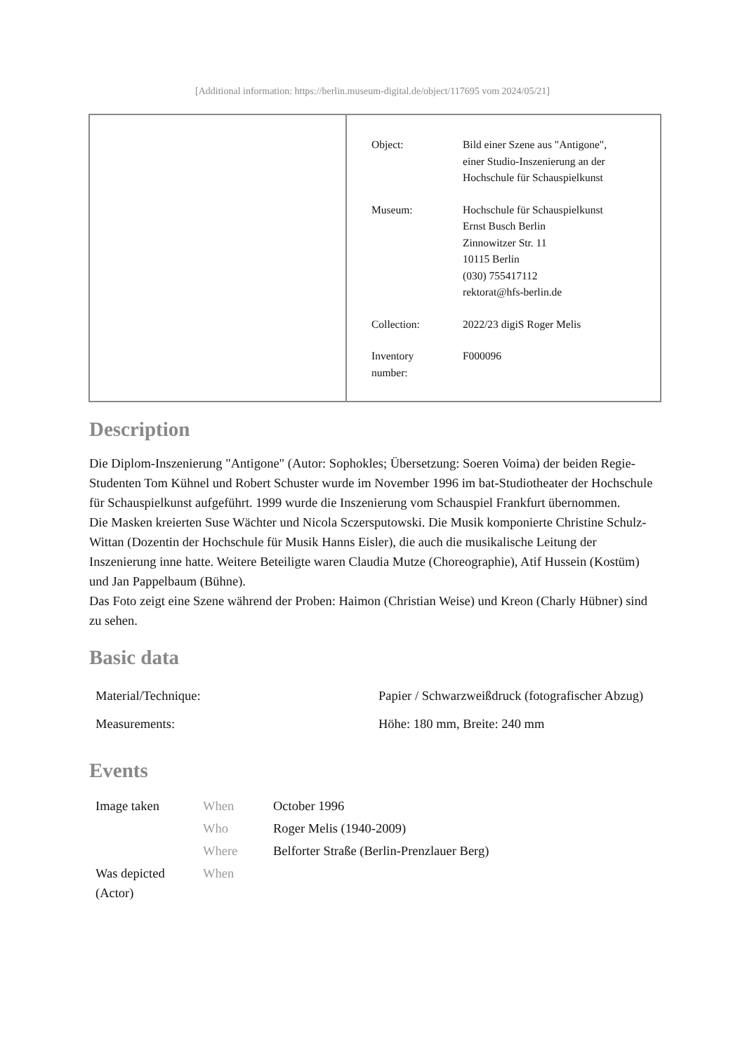[Additional information: https://berlin.museum-digital.de/object/117695 vom 2024/05/21]
| Object: | Bild einer Szene aus "Antigone", einer Studio-Inszenierung an der Hochschule für Schauspielkunst |
| Museum: | Hochschule für Schauspielkunst Ernst Busch Berlin Zinnowitzer Str. 11 10115 Berlin (030) 755417112 rektorat@hfs-berlin.de |
| Collection: | 2022/23 digiS Roger Melis |
| Inventory number: | F000096 |
Description
Die Diplom-Inszenierung "Antigone" (Autor: Sophokles; Übersetzung: Soeren Voima) der beiden Regie-Studenten Tom Kühnel und Robert Schuster wurde im November 1996 im bat-Studiotheater der Hochschule für Schauspielkunst aufgeführt. 1999 wurde die Inszenierung vom Schauspiel Frankfurt übernommen.
Die Masken kreierten Suse Wächter und Nicola Sczersputowski. Die Musik komponierte Christine Schulz-Wittan (Dozentin der Hochschule für Musik Hanns Eisler), die auch die musikalische Leitung der Inszenierung inne hatte. Weitere Beteiligte waren Claudia Mutze (Choreographie), Atif Hussein (Kostüm) und Jan Pappelbaum (Bühne).
Das Foto zeigt eine Szene während der Proben: Haimon (Christian Weise) und Kreon (Charly Hübner) sind zu sehen.
Basic data
| Material/Technique: | Papier / Schwarzweißdruck (fotografischer Abzug) |
| Measurements: | Höhe: 180 mm, Breite: 240 mm |
Events
| Image taken | When | October 1996 |
| | Who | Roger Melis (1940-2009) |
| | Where | Belforter Straße (Berlin-Prenzlauer Berg) |
| Was depicted (Actor) | When | |